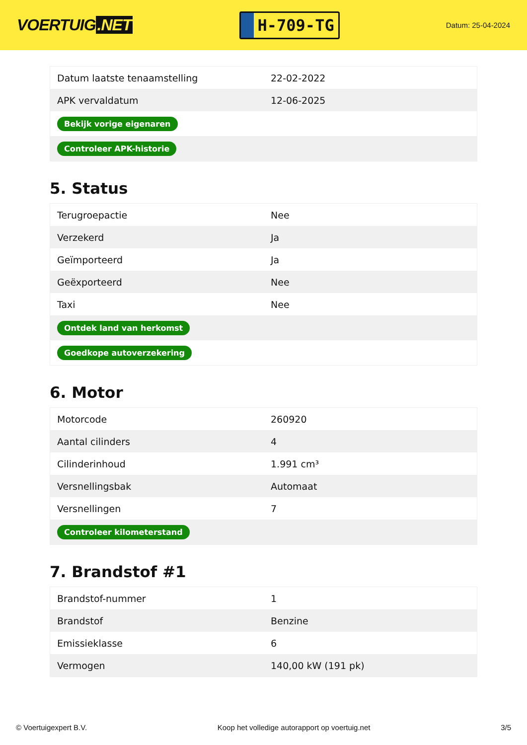VOERTUIG.NET
H-709-TG
Datum: 25-04-2024
| Datum laatste tenaamstelling | 22-02-2022 |
| APK vervaldatum | 12-06-2025 |
| Bekijk vorige eigenaren | |
| Controleer APK-historie | |
5. Status
| Terugroepactie | Nee |
| Verzekerd | Ja |
| Geïmporteerd | Ja |
| Geëxporteerd | Nee |
| Taxi | Nee |
| Ontdek land van herkomst | |
| Goedkope autoverzekering | |
6. Motor
| Motorcode | 260920 |
| Aantal cilinders | 4 |
| Cilinderinhoud | 1.991 cm³ |
| Versnellingsbak | Automaat |
| Versnellingen | 7 |
| Controleer kilometerstand | |
7. Brandstof #1
| Brandstof-nummer | 1 |
| Brandstof | Benzine |
| Emissieklasse | 6 |
| Vermogen | 140,00 kW (191 pk) |
© Voertuigexpert B.V. Koop het volledige autorapport op voertuig.net 3/5